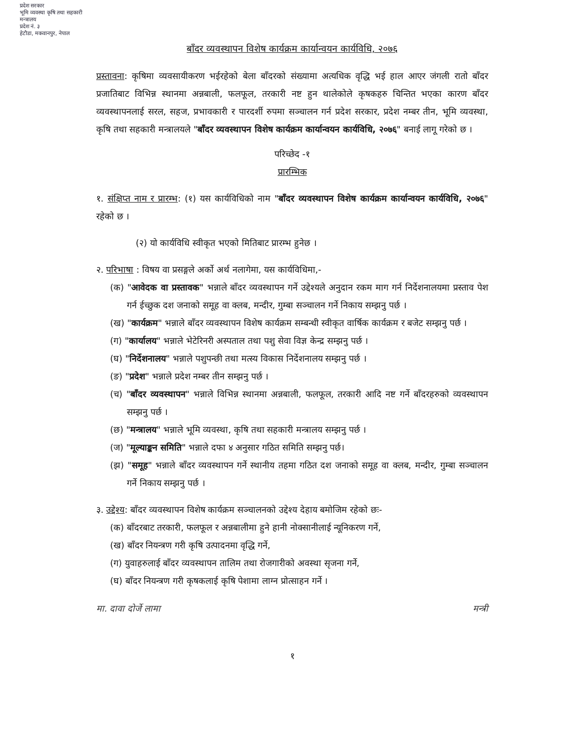प्रदेश सरकार
भूमि व्यवस्था कृषि तथा सहकारी मन्त्रालय
प्रदेश नं. ३
हेटौडा, मकवानपुर, नेपाल
बाँदर व्यवस्थापन विशेष कार्यक्रम कार्यान्वयन कार्यविधि, २०७६
प्रस्तावना: कृषिमा व्यवसायीकरण भईरहेको बेला बाँदरको संख्यामा अत्यधिक वृद्धि भई हाल आएर जंगली रातो बाँदर प्रजातिबाट विभिन्न स्थानमा अन्नबाली, फलफूल, तरकारी नष्ट हुन थालेकोले कृषकहरु चिन्तित भएका कारण बाँदर व्यवस्थापनलाई सरल, सहज, प्रभावकारी र पारदर्शी रुपमा सञ्चालन गर्न प्रदेश सरकार, प्रदेश नम्बर तीन, भूमि व्यवस्था, कृषि तथा सहकारी मन्त्रालयले "बाँदर व्यवस्थापन विशेष कार्यक्रम कार्यान्वयन कार्यविधि, २०७६" बनाई लागू गरेको छ ।
परिच्छेद -१
प्रारम्भिक
१. संक्षिप्त नाम र प्रारम्भ: (१) यस कार्यविधिको नाम "बाँदर व्यवस्थापन विशेष कार्यक्रम कार्यान्वयन कार्यविधि, २०७६" रहेको छ ।
(२) यो कार्यविधि स्वीकृत भएको मितिबाट प्रारम्भ हुनेछ ।
२. परिभाषा : विषय वा प्रसङ्गले अर्को अर्थ नलागेमा, यस कार्यविधिमा,-
(क) "आवेदक वा प्रस्तावक" भन्नाले बाँदर व्यवस्थापन गर्ने उद्देश्यले अनुदान रकम माग गर्न निर्देशनालयमा प्रस्ताव पेश गर्न ईच्छुक दश जनाको समूह वा क्लब, मन्दीर, गुम्बा सञ्चालन गर्ने निकाय सम्झनु पर्छ ।
(ख) "कार्यक्रम" भन्नाले बाँदर व्यवस्थापन विशेष कार्यक्रम सम्बन्धी स्वीकृत वार्षिक कार्यक्रम र बजेट सम्झनु पर्छ ।
(ग) "कार्यालय" भन्नाले भेटेरिनरी अस्पताल तथा पशु सेवा विज्ञ केन्द्र सम्झनु पर्छ ।
(घ) "निर्देशनालय" भन्नाले पशुपन्छी तथा मत्स्य विकास निर्देशनालय सम्झनु पर्छ ।
(ङ) "प्रदेश" भन्नाले प्रदेश नम्बर तीन सम्झनु पर्छ ।
(च) "बाँदर व्यवस्थापन" भन्नाले विभिन्न स्थानमा अन्नबाली, फलफूल, तरकारी आदि नष्ट गर्ने बाँदरहरुको व्यवस्थापन सम्झनु पर्छ ।
(छ) "मन्त्रालय" भन्नाले भूमि व्यवस्था, कृषि तथा सहकारी मन्त्रालय सम्झनु पर्छ ।
(ज) "मूल्याङ्कन समिति" भन्नाले दफा ४ अनुसार गठित समिति सम्झनु पर्छ।
(झ) "समूह" भन्नाले बाँदर व्यवस्थापन गर्ने स्थानीय तहमा गठित दश जनाको समूह वा क्लब, मन्दीर, गुम्बा सञ्चालन गर्ने निकाय सम्झनु पर्छ ।
३. उद्देश्य: बाँदर व्यवस्थापन विशेष कार्यक्रम सञ्चालनको उद्देश्य देहाय बमोजिम रहेको छः-
(क) बाँदरबाट तरकारी, फलफूल र अन्नबालीमा हुने हानी नोक्सानीलाई न्यूनिकरण गर्ने,
(ख) बाँदर नियन्त्रण गरी कृषि उत्पादनमा वृद्धि गर्ने,
(ग) युवाहरुलाई बाँदर व्यवस्थापन तालिम तथा रोजगारीको अवस्था सृजना गर्ने,
(घ) बाँदर नियन्त्रण गरी कृषकलाई कृषि पेशामा लाग्न प्रोत्साहन गर्ने ।
मा. दावा दोर्जे लामा मन्त्री
१